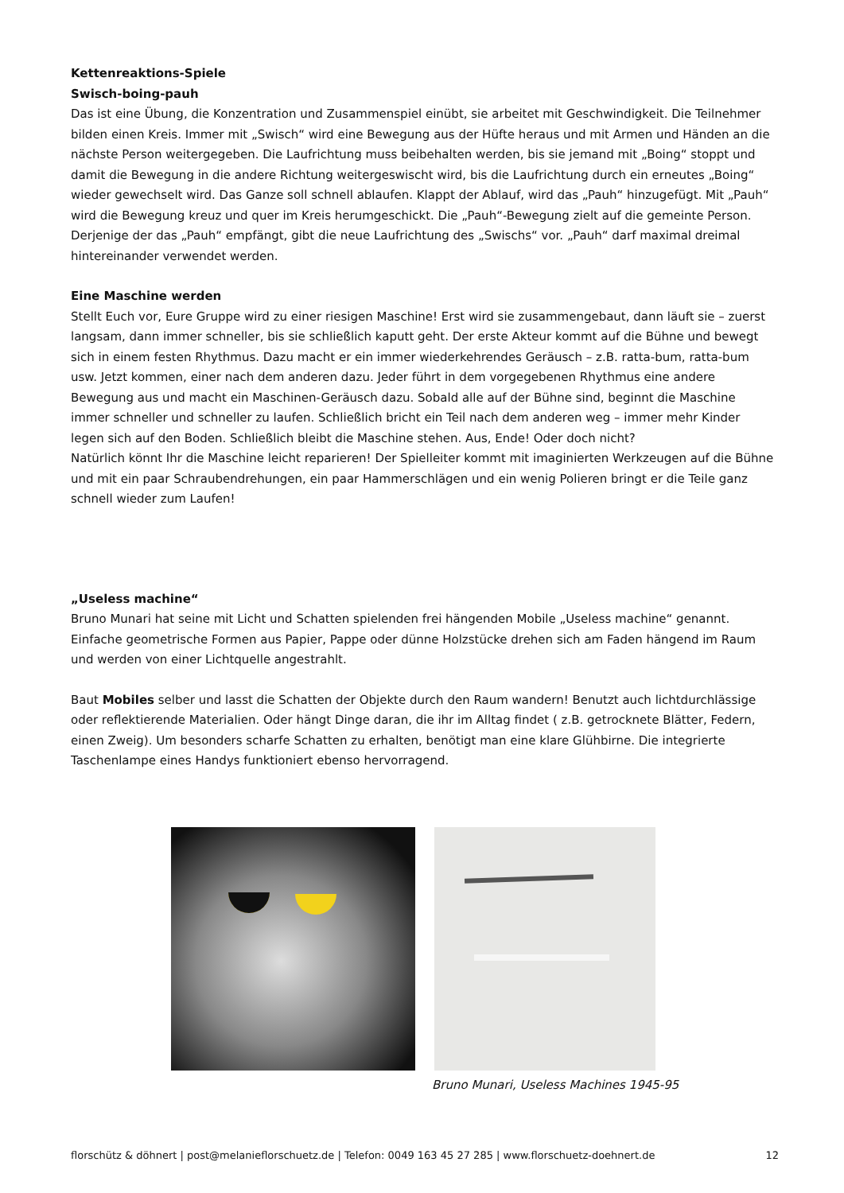Kettenreaktions-Spiele
Swisch-boing-pauh
Das ist eine Übung, die Konzentration und Zusammenspiel einübt, sie arbeitet mit Geschwindigkeit. Die Teilnehmer bilden einen Kreis. Immer mit „Swisch“ wird eine Bewegung aus der Hüfte heraus und mit Armen und Händen an die nächste Person weitergegeben. Die Laufrichtung muss beibehalten werden, bis sie jemand mit „Boing“ stoppt und damit die Bewegung in die andere Richtung weitergeswischt wird, bis die Laufrichtung durch ein erneutes „Boing“ wieder gewechselt wird. Das Ganze soll schnell ablaufen. Klappt der Ablauf, wird das „Pauh“ hinzugefügt. Mit „Pauh“ wird die Bewegung kreuz und quer im Kreis herumgeschickt. Die „Pauh“-Bewegung zielt auf die gemeinte Person. Derjenige der das „Pauh“ empfängt, gibt die neue Laufrichtung des „Swischs“ vor. „Pauh“ darf maximal dreimal hintereinander verwendet werden.
Eine Maschine werden
Stellt Euch vor, Eure Gruppe wird zu einer riesigen Maschine! Erst wird sie zusammengebaut, dann läuft sie – zuerst langsam, dann immer schneller, bis sie schließlich kaputt geht. Der erste Akteur kommt auf die Bühne und bewegt sich in einem festen Rhythmus. Dazu macht er ein immer wiederkehrendes Geräusch – z.B. ratta-bum, ratta-bum usw. Jetzt kommen, einer nach dem anderen dazu. Jeder führt in dem vorgegebenen Rhythmus eine andere Bewegung aus und macht ein Maschinen-Geräusch dazu. Sobald alle auf der Bühne sind, beginnt die Maschine immer schneller und schneller zu laufen. Schließlich bricht ein Teil nach dem anderen weg – immer mehr Kinder legen sich auf den Boden. Schließlich bleibt die Maschine stehen. Aus, Ende! Oder doch nicht?
Natürlich könnt Ihr die Maschine leicht reparieren! Der Spielleiter kommt mit imaginierten Werkzeugen auf die Bühne und mit ein paar Schraubendrehungen, ein paar Hammerschlägen und ein wenig Polieren bringt er die Teile ganz schnell wieder zum Laufen!
„Useless machine“
Bruno Munari hat seine mit Licht und Schatten spielenden frei hängenden Mobile „Useless machine“ genannt. Einfache geometrische Formen aus Papier, Pappe oder dünne Holzstücke drehen sich am Faden hängend im Raum und werden von einer Lichtquelle angestrahlt.
Baut Mobiles selber und lasst die Schatten der Objekte durch den Raum wandern! Benutzt auch lichtdurchlässige oder reflektierende Materialien. Oder hängt Dinge daran, die ihr im Alltag findet ( z.B. getrocknete Blätter, Federn, einen Zweig). Um besonders scharfe Schatten zu erhalten, benötigt man eine klare Glühbirne. Die integrierte Taschenlampe eines Handys funktioniert ebenso hervorragend.
Bruno Munari, Useless Machines 1945-95
florschütz & döhnert | post@melanieflorschuetz.de | Telefon: 0049 163 45 27 285 | www.florschuetz-doehnert.de 12